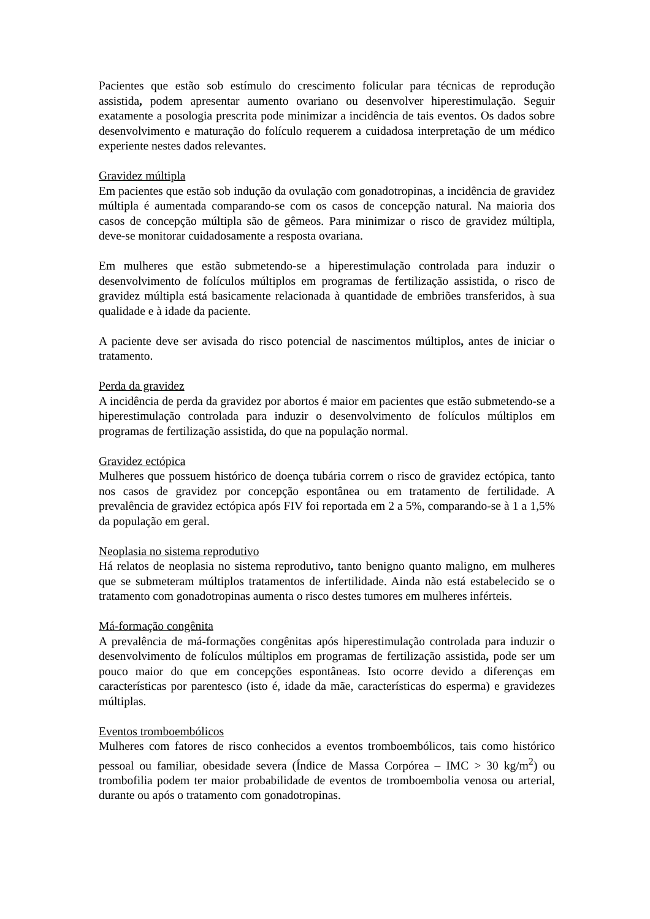Pacientes que estão sob estímulo do crescimento folicular para técnicas de reprodução assistida, podem apresentar aumento ovariano ou desenvolver hiperestimulação. Seguir exatamente a posologia prescrita pode minimizar a incidência de tais eventos. Os dados sobre desenvolvimento e maturação do folículo requerem a cuidadosa interpretação de um médico experiente nestes dados relevantes.
Gravidez múltipla
Em pacientes que estão sob indução da ovulação com gonadotropinas, a incidência de gravidez múltipla é aumentada comparando-se com os casos de concepção natural. Na maioria dos casos de concepção múltipla são de gêmeos. Para minimizar o risco de gravidez múltipla, deve-se monitorar cuidadosamente a resposta ovariana.
Em mulheres que estão submetendo-se a hiperestimulação controlada para induzir o desenvolvimento de folículos múltiplos em programas de fertilização assistida, o risco de gravidez múltipla está basicamente relacionada à quantidade de embriões transferidos, à sua qualidade e à idade da paciente.
A paciente deve ser avisada do risco potencial de nascimentos múltiplos, antes de iniciar o tratamento.
Perda da gravidez
A incidência de perda da gravidez por abortos é maior em pacientes que estão submetendo-se a hiperestimulação controlada para induzir o desenvolvimento de folículos múltiplos em programas de fertilização assistida, do que na população normal.
Gravidez ectópica
Mulheres que possuem histórico de doença tubária correm o risco de gravidez ectópica, tanto nos casos de gravidez por concepção espontânea ou em tratamento de fertilidade. A prevalência de gravidez ectópica após FIV foi reportada em 2 a 5%, comparando-se à 1 a 1,5% da população em geral.
Neoplasia no sistema reprodutivo
Há relatos de neoplasia no sistema reprodutivo, tanto benigno quanto maligno, em mulheres que se submeteram múltiplos tratamentos de infertilidade. Ainda não está estabelecido se o tratamento com gonadotropinas aumenta o risco destes tumores em mulheres inférteis.
Má-formação congênita
A prevalência de má-formações congênitas após hiperestimulação controlada para induzir o desenvolvimento de folículos múltiplos em programas de fertilização assistida, pode ser um pouco maior do que em concepções espontâneas. Isto ocorre devido a diferenças em características por parentesco (isto é, idade da mãe, características do esperma) e gravidezes múltiplas.
Eventos tromboembólicos
Mulheres com fatores de risco conhecidos a eventos tromboembólicos, tais como histórico pessoal ou familiar, obesidade severa (Índice de Massa Corpórea – IMC > 30 kg/m<sup>2</sup>) ou trombofilia podem ter maior probabilidade de eventos de tromboembolia venosa ou arterial, durante ou após o tratamento com gonadotropinas.